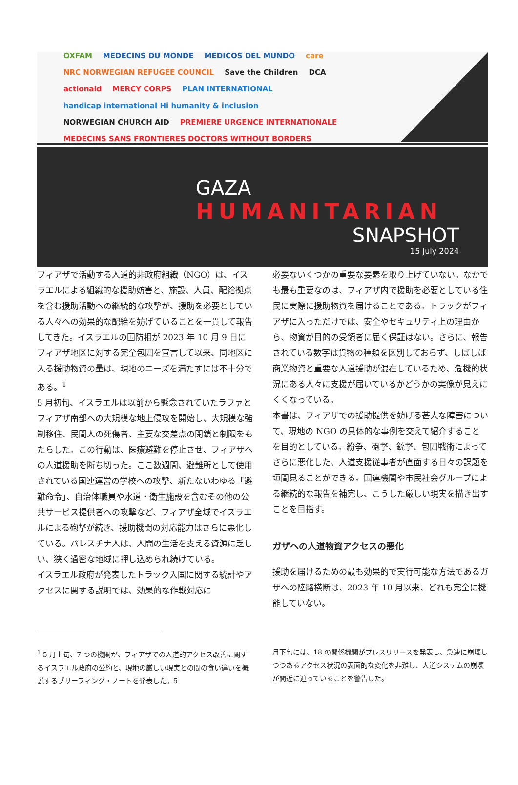OXFAM MÉDECINS DU MONDE MÉDICOS DEL MUNDO care NRC NORWEGIAN REFUGEE COUNCIL Save the Children DCA actionaid MERCY CORPS PLAN INTERNATIONAL handicap international Hi humanity & inclusion NORWEGIAN CHURCH AID PREMIERE URGENCE INTERNATIONALE MEDECINS SANS FRONTIERES DOCTORS WITHOUT BORDERS
GAZA
HUMANITARIAN
SNAPSHOT
15 July 2024
フィアザで活動する人道的非政府組織（NGO）は、イスラエルによる組織的な援助妨害と、施設、人員、配給拠点を含む援助活動への継続的な攻撃が、援助を必要としている人々への効果的な配給を妨げていることを一貫して報告してきた。イスラエルの国防相が 2023 年 10 月 9 日にフィアザ地区に対する完全包囲を宣言して以来、同地区に入る援助物資の量は、現地のニーズを満たすには不十分である。<sup>1</sup>
5 月初旬、イスラエルは以前から懸念されていたラファとフィアザ南部への大規模な地上侵攻を開始し、大規模な強制移住、民間人の死傷者、主要な交差点の閉鎖と制限をもたらした。この行動は、医療避難を停止させ、フィアザへの人道援助を断ち切った。ここ数週間、避難所として使用されている国連運営の学校への攻撃、新たないわゆる「避難命令」、自治体職員や水道・衛生施設を含むその他の公共サービス提供者への攻撃など、フィアザ全域でイスラエルによる砲撃が続き、援助機関の対応能力はさらに悪化している。パレスチナ人は、人間の生活を支える資源に乏しい、狭く過密な地域に押し込められ続けている。
イスラエル政府が発表したトラック入国に関する統計やアクセスに関する説明では、効果的な作戦対応に
必要ないくつかの重要な要素を取り上げていない。なかでも最も重要なのは、フィアザ内で援助を必要としている住民に実際に援助物資を届けることである。トラックがフィアザに入っただけでは、安全やセキュリティ上の理由から、物資が目的の受領者に届く保証はない。さらに、報告されている数字は貨物の種類を区別しておらず、しばしば商業物資と重要な人道援助が混在しているため、危機的状況にある人々に支援が届いているかどうかの実像が見えにくくなっている。
本書は、フィアザでの援助提供を妨げる甚大な障害について、現地の NGO の具体的な事例を交えて紹介することを目的としている。紛争、砲撃、銃撃、包囲戦術によってさらに悪化した、人道支援従事者が直面する日々の課題を垣間見ることができる。国連機関や市民社会グループによる継続的な報告を補完し、こうした厳しい現実を描き出すことを目指す。
ガザへの人道物資アクセスの悪化
援助を届けるための最も効果的で実行可能な方法であるガザへの陸路横断は、2023 年 10 月以来、どれも完全に機能していない。
<sup>1</sup> 5 月上旬、7 つの機関が、フィアザでの人道的アクセス改善に関するイスラエル政府の公約と、現地の厳しい現実との間の食い違いを概説するブリーフィング・ノートを発表した。5
月下旬には、18 の関係機関がプレスリリースを発表し、急速に崩壊しつつあるアクセス状況の表面的な変化を非難し、人道システムの崩壊が間近に迫っていることを警告した。